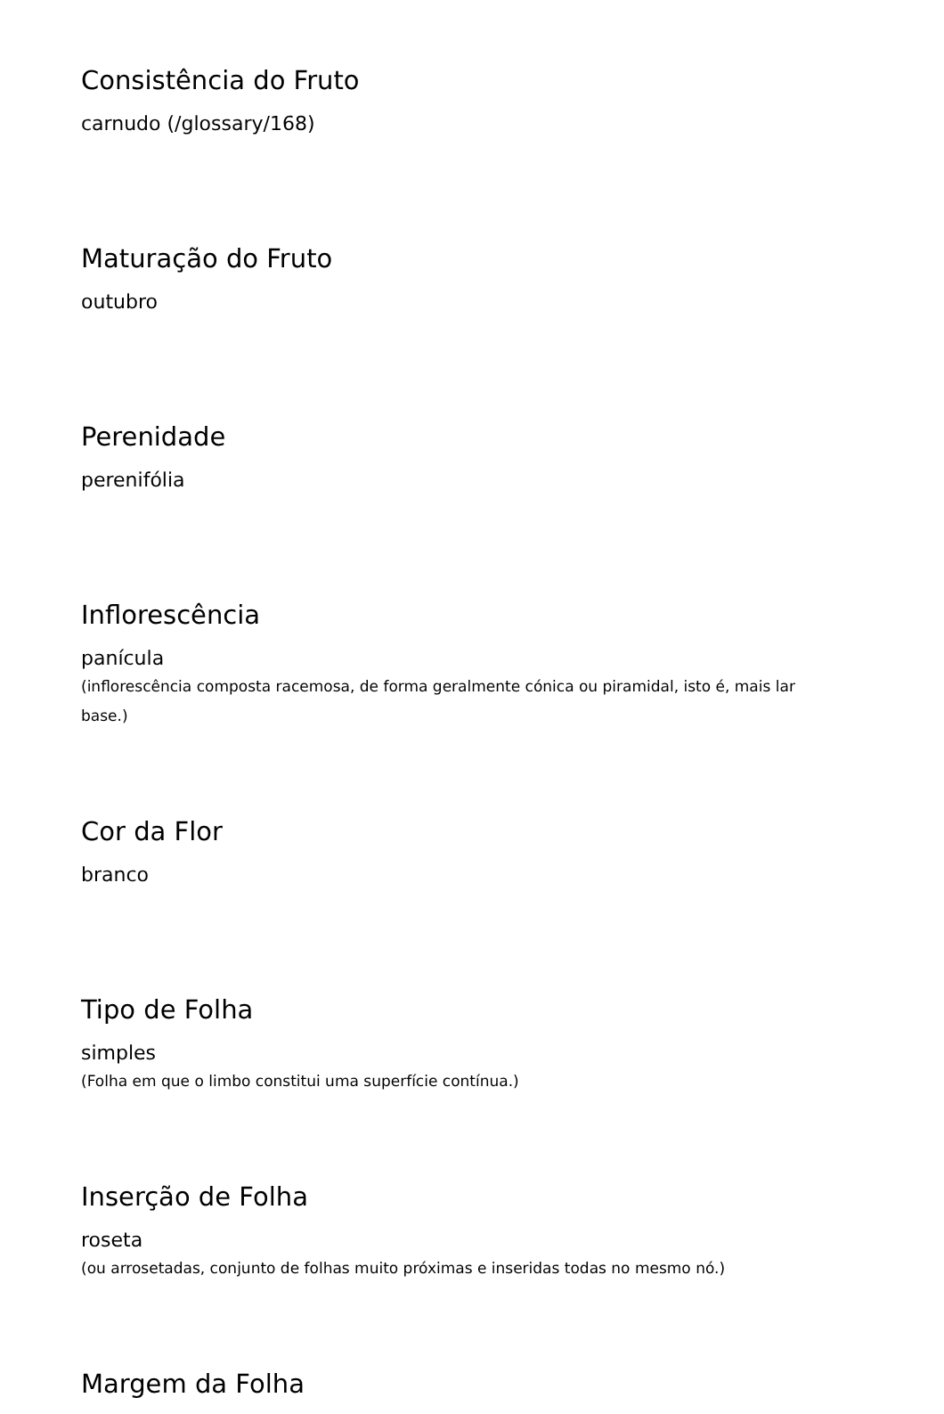Consistência do Fruto
carnudo (/glossary/168)
Maturação do Fruto
outubro
Perenidade
perenifólia
Inflorescência
panícula
(inflorescência composta racemosa, de forma geralmente cónica ou piramidal, isto é, mais lar
base.)
Cor da Flor
branco
Tipo de Folha
simples
(Folha em que o limbo constitui uma superfície contínua.)
Inserção de Folha
roseta
(ou arrosetadas, conjunto de folhas muito próximas e inseridas todas no mesmo nó.)
Margem da Folha